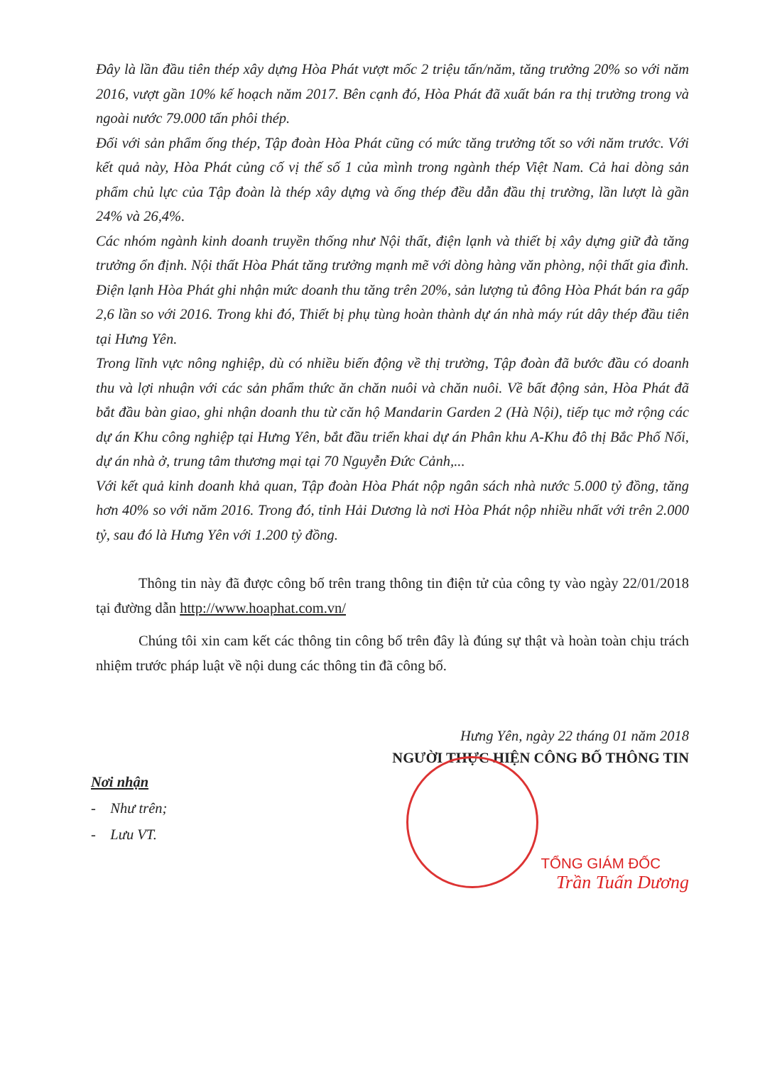Đây là lần đầu tiên thép xây dựng Hòa Phát vượt mốc 2 triệu tấn/năm, tăng trưởng 20% so với năm 2016, vượt gần 10% kế hoạch năm 2017. Bên cạnh đó, Hòa Phát đã xuất bán ra thị trường trong và ngoài nước 79.000 tấn phôi thép.
Đối với sản phẩm ống thép, Tập đoàn Hòa Phát cũng có mức tăng trưởng tốt so với năm trước. Với kết quả này, Hòa Phát củng cố vị thế số 1 của mình trong ngành thép Việt Nam. Cả hai dòng sản phẩm chủ lực của Tập đoàn là thép xây dựng và ống thép đều dẫn đầu thị trường, lần lượt là gần 24% và 26,4%.
Các nhóm ngành kinh doanh truyền thống như Nội thất, điện lạnh và thiết bị xây dựng giữ đà tăng trưởng ổn định. Nội thất Hòa Phát tăng trưởng mạnh mẽ với dòng hàng văn phòng, nội thất gia đình. Điện lạnh Hòa Phát ghi nhận mức doanh thu tăng trên 20%, sản lượng tủ đông Hòa Phát bán ra gấp 2,6 lần so với 2016. Trong khi đó, Thiết bị phụ tùng hoàn thành dự án nhà máy rút dây thép đầu tiên tại Hưng Yên.
Trong lĩnh vực nông nghiệp, dù có nhiều biến động về thị trường, Tập đoàn đã bước đầu có doanh thu và lợi nhuận với các sản phẩm thức ăn chăn nuôi và chăn nuôi. Về bất động sản, Hòa Phát đã bắt đầu bàn giao, ghi nhận doanh thu từ căn hộ Mandarin Garden 2 (Hà Nội), tiếp tục mở rộng các dự án Khu công nghiệp tại Hưng Yên, bắt đầu triển khai dự án Phân khu A-Khu đô thị Bắc Phố Nối, dự án nhà ở, trung tâm thương mại tại 70 Nguyễn Đức Cảnh,...
Với kết quả kinh doanh khả quan, Tập đoàn Hòa Phát nộp ngân sách nhà nước 5.000 tỷ đồng, tăng hơn 40% so với năm 2016. Trong đó, tỉnh Hải Dương là nơi Hòa Phát nộp nhiều nhất với trên 2.000 tỷ, sau đó là Hưng Yên với 1.200 tỷ đồng.
Thông tin này đã được công bố trên trang thông tin điện tử của công ty vào ngày 22/01/2018 tại đường dẫn http://www.hoaphat.com.vn/
Chúng tôi xin cam kết các thông tin công bố trên đây là đúng sự thật và hoàn toàn chịu trách nhiệm trước pháp luật về nội dung các thông tin đã công bố.
Hưng Yên, ngày 22 tháng 01 năm 2018
NGƯỜI THỰC HIỆN CÔNG BỐ THÔNG TIN
TỔNG GIÁM ĐỐC
Trần Tuấn Dương
Nơi nhận
- Như trên;
- Lưu VT.